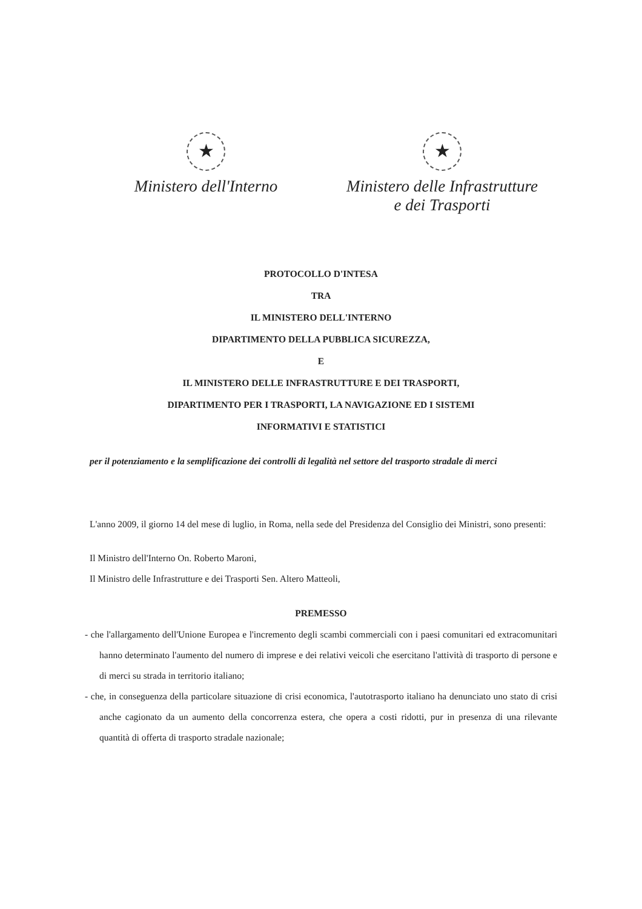★
Ministero dell'Interno
★
Ministero delle Infrastrutture
e dei Trasporti
PROTOCOLLO D'INTESA
TRA
IL MINISTERO DELL'INTERNO
DIPARTIMENTO DELLA PUBBLICA SICUREZZA,
E
IL MINISTERO DELLE INFRASTRUTTURE E DEI TRASPORTI,
DIPARTIMENTO PER I TRASPORTI, LA NAVIGAZIONE ED I SISTEMI
INFORMATIVI E STATISTICI
per il potenziamento e la semplificazione dei controlli di legalità nel settore del trasporto stradale di merci
L'anno 2009, il giorno 14 del mese di luglio, in Roma, nella sede del Presidenza del Consiglio dei Ministri, sono presenti:
Il Ministro dell'Interno On. Roberto Maroni,
Il Ministro delle Infrastrutture e dei Trasporti Sen. Altero Matteoli,
PREMESSO
- che l'allargamento dell'Unione Europea e l'incremento degli scambi commerciali con i paesi comunitari ed extracomunitari hanno determinato l'aumento del numero di imprese e dei relativi veicoli che esercitano l'attività di trasporto di persone e di merci su strada in territorio italiano;
- che, in conseguenza della particolare situazione di crisi economica, l'autotrasporto italiano ha denunciato uno stato di crisi anche cagionato da un aumento della concorrenza estera, che opera a costi ridotti, pur in presenza di una rilevante quantità di offerta di trasporto stradale nazionale;